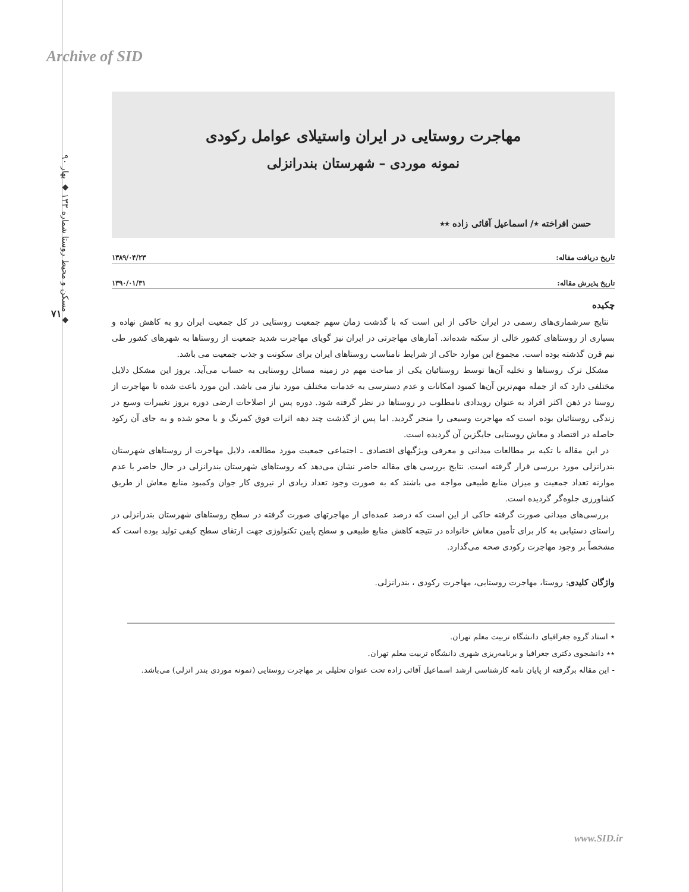Archive of SID
مسکن و محیط روستا شماره ۱۳۳ ◆ بهار ۹۰ ◆
۷۱
مهاجرت روستایی در ایران واستیلای عوامل رکودی
نمونه موردی – شهرستان بندرانزلی
حسن افراخته ٭/ اسماعیل آقائی زاده ٭٭
تاریخ دریافت مقاله: ۱۳۸۹/۰۴/۲۳
تاریخ پذیرش مقاله: ۱۳۹۰/۰۱/۳۱
چکیده
نتایج سرشماری‌های رسمی در ایران حاکی از این است که با گذشت زمان سهم جمعیت روستایی در کل جمعیت ایران رو به کاهش نهاده و بسیاری از روستاهای کشور خالی از سکنه شده‌اند. آمارهای مهاجرتی در ایران نیز گویای مهاجرت شدید جمعیت از روستاها به شهرهای کشور طی نیم قرن گذشته بوده است. مجموع این موارد حاکی از شرایط نامناسب روستاهای ایران برای سکونت و جذب جمعیت می باشد.
مشکل ترک روستاها و تخلیه آن‌ها توسط روستائیان یکی از مباحث مهم در زمینه مسائل روستایی به حساب می‌آید. بروز این مشکل دلایل مختلفی دارد که از جمله مهم‌ترین آن‌ها کمبود امکانات و عدم دسترسی به خدمات مختلف مورد نیاز می باشد. این مورد باعث شده تا مهاجرت از روستا در ذهن اکثر افراد به عنوان رویدادی نامطلوب در روستاها در نظر گرفته شود. دوره پس از اصلاحات ارضی دوره بروز تغییرات وسیع در زندگی روستائیان بوده است که مهاجرت وسیعی را منجر گردید. اما پس از گذشت چند دهه اثرات فوق کمرنگ و یا محو شده و به جای آن رکود حاصله در اقتصاد و معاش روستایی جایگزین آن گردیده است.
در این مقاله با تکیه بر مطالعات میدانی و معرفی ویژگیهای اقتصادی ـ اجتماعی جمعیت مورد مطالعه، دلایل مهاجرت از روستاهای شهرستان بندرانزلی مورد بررسی قرار گرفته است. نتایج بررسی های مقاله حاضر نشان می‌دهد که روستاهای شهرستان بندرانزلی در حال حاضر با عدم موازنه تعداد جمعیت و میزان منابع طبیعی مواجه می باشند که به صورت وجود تعداد زیادی از نیروی کار جوان وکمبود منابع معاش از طریق کشاورزی جلوه‌گر گردیده است.
بررسی‌های میدانی صورت گرفته حاکی از این است که درصد عمده‌ای از مهاجرتهای صورت گرفته در سطح روستاهای شهرستان بندرانزلی در راستای دستیابی به کار برای تأمین معاش خانواده در نتیجه کاهش منابع طبیعی و سطح پایین تکنولوژی جهت ارتقای سطح کیفی تولید بوده است که مشخصاً بر وجود مهاجرت رکودی صحه می‌گذارد.
واژگان کلیدی: روستا، مهاجرت روستایی، مهاجرت رکودی ، بندرانزلی.
٭ استاد گروه جغرافیای دانشگاه تربیت معلم تهران.
٭٭ دانشجوی دکتری جغرافیا و برنامه‌ریزی شهری دانشگاه تربیت معلم تهران.
- این مقاله برگرفته از پایان نامه کارشناسی ارشد اسماعیل آقائی زاده تحت عنوان تحلیلی بر مهاجرت روستایی (نمونه موردی بندر انزلی) می‌باشد.
www.SID.ir